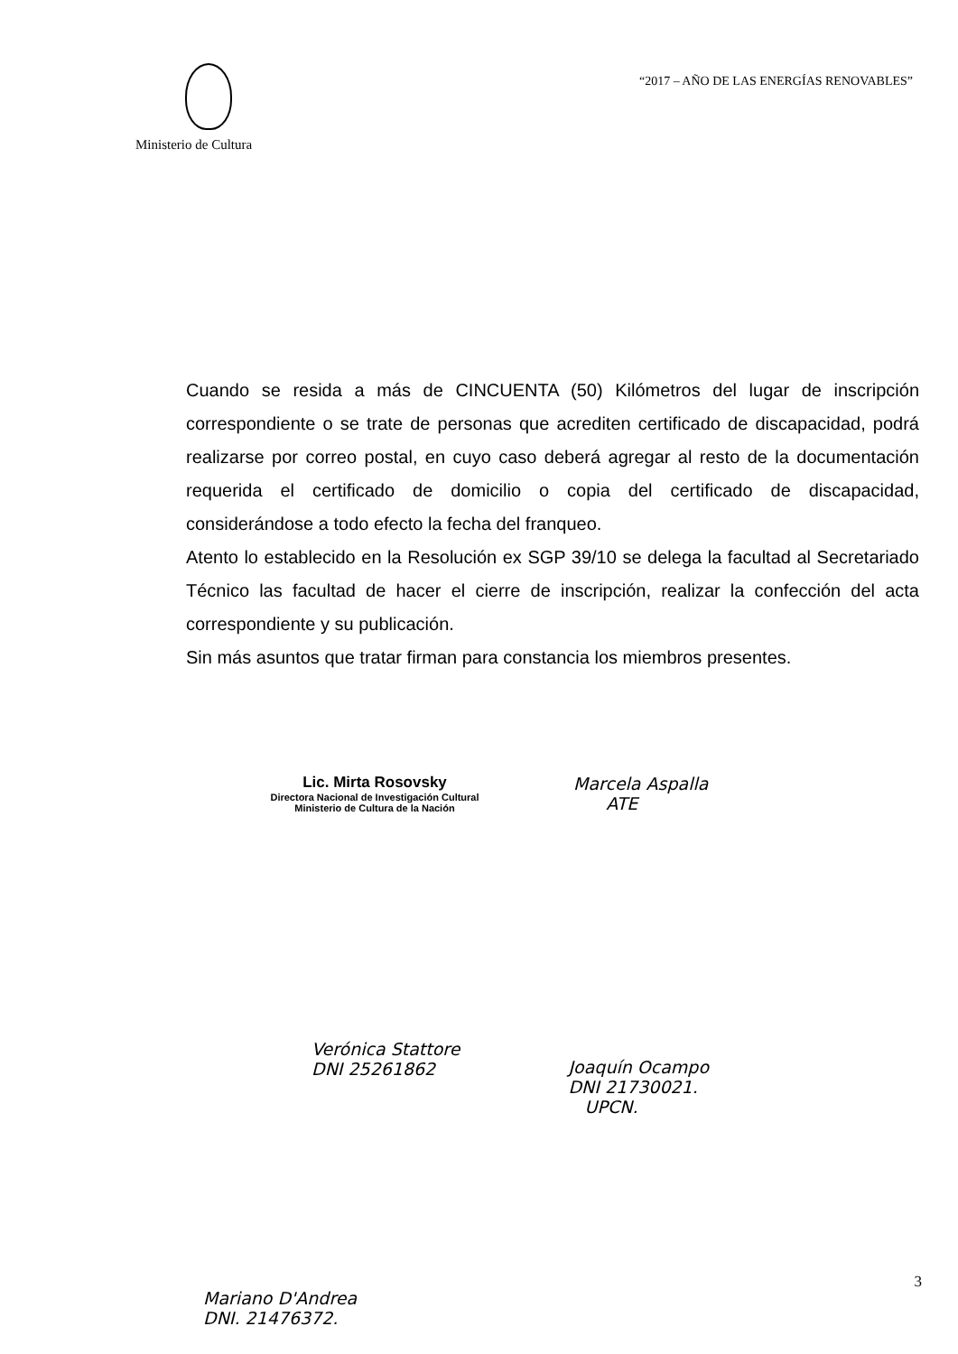Ministerio de Cultura
“2017 – AÑO DE LAS ENERGÍAS RENOVABLES”
Cuando se resida a más de CINCUENTA (50) Kilómetros del lugar de inscripción correspondiente o se trate de personas que acrediten certificado de discapacidad, podrá realizarse por correo postal, en cuyo caso deberá agregar al resto de la documentación requerida el certificado de domicilio o copia del certificado de discapacidad, considerándose a todo efecto la fecha del franqueo.
Atento lo establecido en la Resolución ex SGP 39/10 se delega la facultad al Secretariado Técnico las facultad de hacer el cierre de inscripción, realizar la confección del acta correspondiente y su publicación.
Sin más asuntos que tratar firman para constancia los miembros presentes.
Lic. Mirta Rosovsky
Directora Nacional de Investigación Cultural
Ministerio de Cultura de la Nación
Marcela Aspalla
ATE
Verónica Stattore
DNI 25261862
Joaquín Ocampo
DNI 21730021.
UPCN.
Mariano D'Andrea
DNI. 21476372.
3